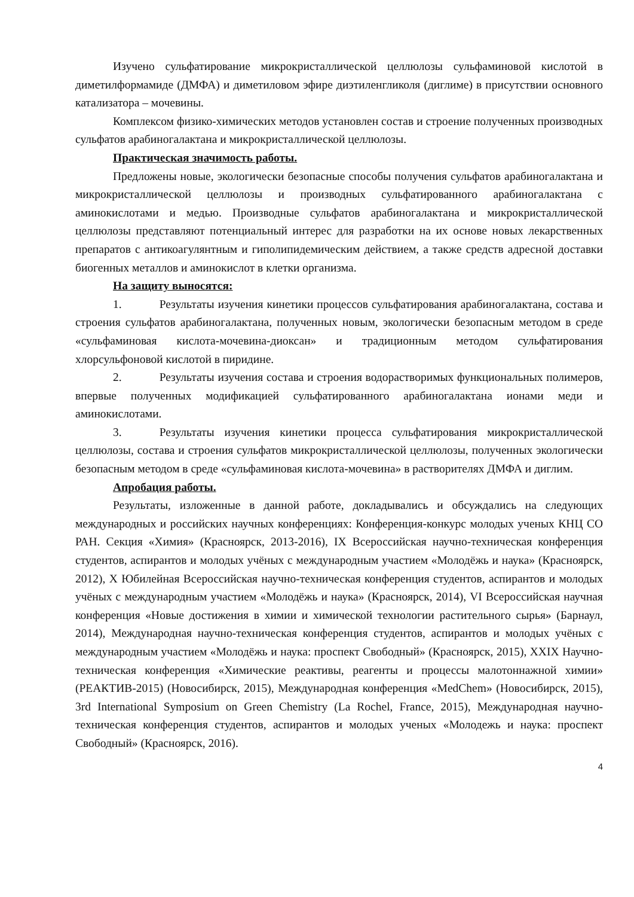Изучено сульфатирование микрокристаллической целлюлозы сульфаминовой кислотой в диметилформамиде (ДМФА) и диметиловом эфире диэтиленгликоля (диглиме) в присутствии основного катализатора – мочевины.
Комплексом физико-химических методов установлен состав и строение полученных производных сульфатов арабиногалактана и микрокристаллической целлюлозы.
Практическая значимость работы.
Предложены новые, экологически безопасные способы получения сульфатов арабиногалактана и микрокристаллической целлюлозы и производных сульфатированного арабиногалактана с аминокислотами и медью. Производные сульфатов арабиногалактана и микрокристаллической целлюлозы представляют потенциальный интерес для разработки на их основе новых лекарственных препаратов с антикоагулянтным и гиполипидемическим действием, а также средств адресной доставки биогенных металлов и аминокислот в клетки организма.
На защиту выносятся:
1. Результаты изучения кинетики процессов сульфатирования арабиногалактана, состава и строения сульфатов арабиногалактана, полученных новым, экологически безопасным методом в среде «сульфаминовая кислота-мочевина-диоксан» и традиционным методом сульфатирования хлорсульфоновой кислотой в пиридине.
2. Результаты изучения состава и строения водорастворимых функциональных полимеров, впервые полученных модификацией сульфатированного арабиногалактана ионами меди и аминокислотами.
3. Результаты изучения кинетики процесса сульфатирования микрокристаллической целлюлозы, состава и строения сульфатов микрокристаллической целлюлозы, полученных экологически безопасным методом в среде «сульфаминовая кислота-мочевина» в растворителях ДМФА и диглим.
Апробация работы.
Результаты, изложенные в данной работе, докладывались и обсуждались на следующих международных и российских научных конференциях: Конференция-конкурс молодых ученых КНЦ СО РАН. Секция «Химия» (Красноярск, 2013-2016), IX Всероссийская научно-техническая конференция студентов, аспирантов и молодых учёных с международным участием «Молодёжь и наука» (Красноярск, 2012), X Юбилейная Всероссийская научно-техническая конференция студентов, аспирантов и молодых учёных с международным участием «Молодёжь и наука» (Красноярск, 2014), VI Всероссийская научная конференция «Новые достижения в химии и химической технологии растительного сырья» (Барнаул, 2014), Международная научно-техническая конференция студентов, аспирантов и молодых учёных с международным участием «Молодёжь и наука: проспект Свободный» (Красноярск, 2015), XXIX Научно-техническая конференция «Химические реактивы, реагенты и процессы малотоннажной химии» (РЕАКТИВ-2015) (Новосибирск, 2015), Международная конференция «MedChem» (Новосибирск, 2015), 3rd International Symposium on Green Chemistry (La Rochel, France, 2015), Международная научно-техническая конференция студентов, аспирантов и молодых ученых «Молодежь и наука: проспект Свободный» (Красноярск, 2016).
4